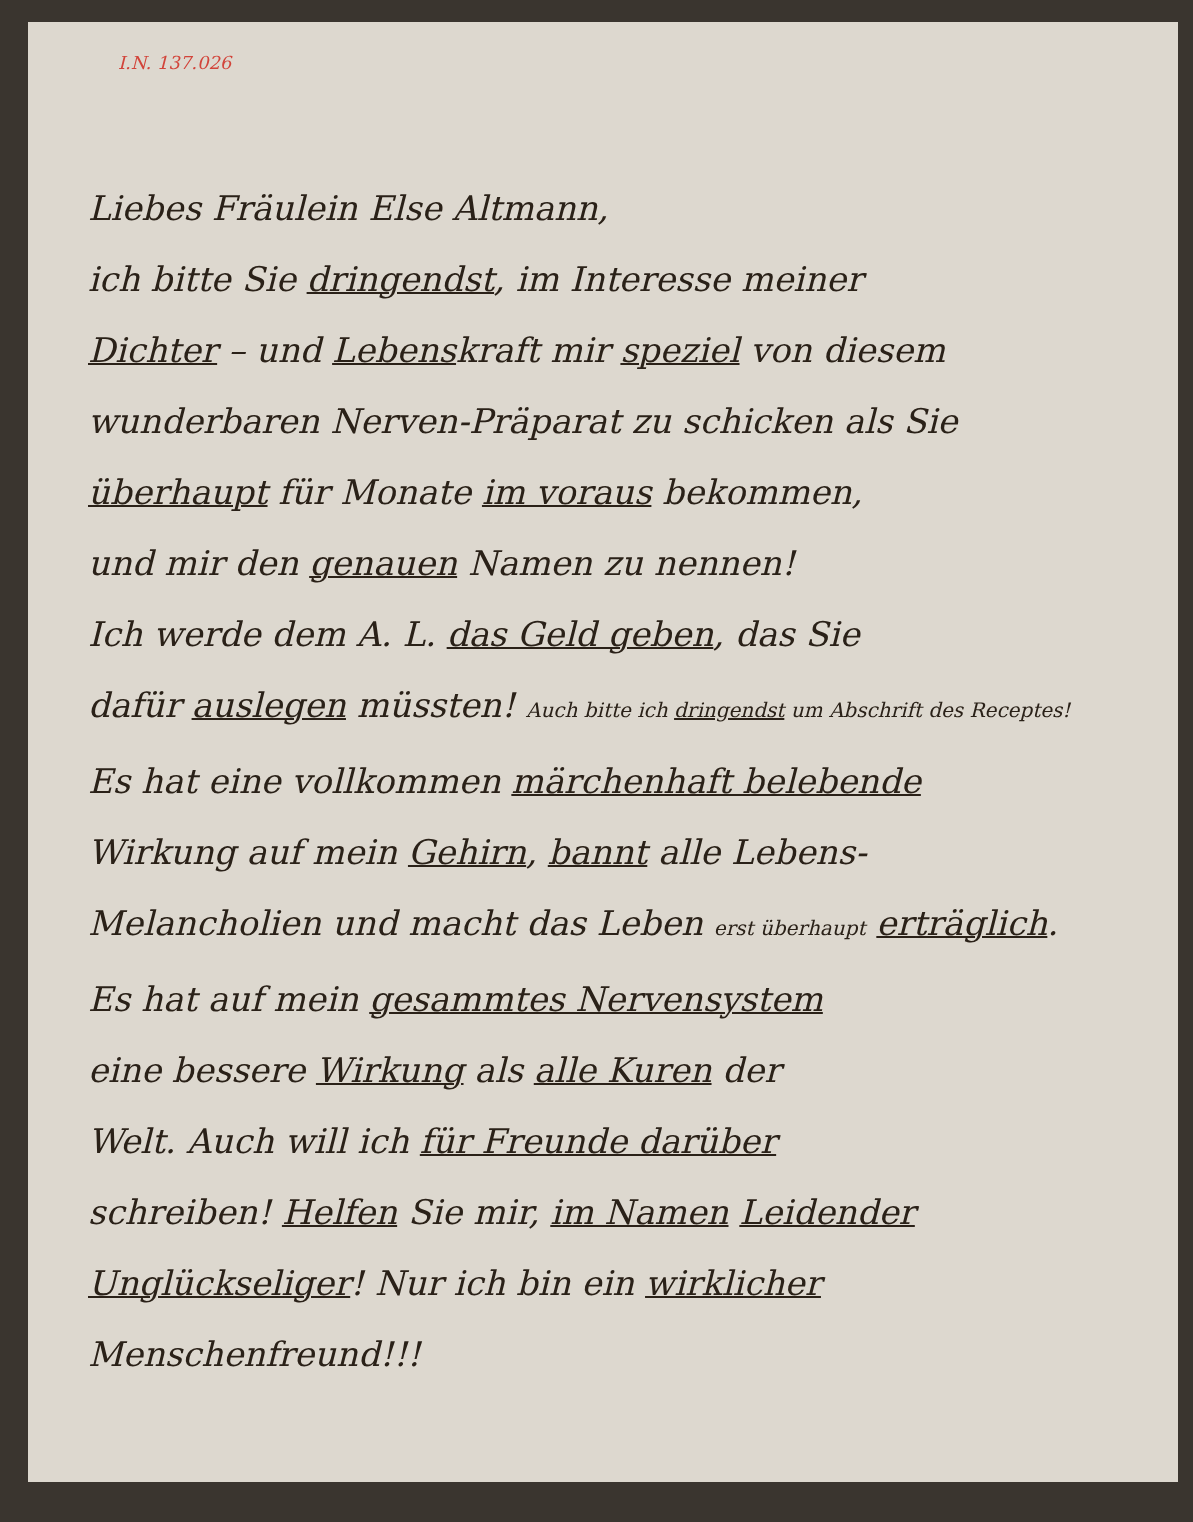I.N. 137.026
Liebes Fräulein Else Altmann,
ich bitte Sie dringendst, im Interesse meiner
Dichter – und Lebenskraft mir speziel von diesem
wunderbaren Nerven-Präparat zu schicken als Sie
überhaupt für Monate im voraus bekommen,
und mir den genauen Namen zu nennen!
Ich werde dem A. L. das Geld geben, das Sie
dafür auslegen müssten! Auch bitte ich dringendst um Abschrift des Receptes!
Es hat eine vollkommen märchenhaft belebende
Wirkung auf mein Gehirn, bannt alle Lebens-
Melancholien und macht das Leben erst überhaupt erträglich.
Es hat auf mein gesammtes Nervensystem
eine bessere Wirkung als alle Kuren der
Welt. Auch will ich für Freunde darüber
schreiben! Helfen Sie mir, im Namen Leidender
Unglückseliger! Nur ich bin ein wirklicher Menschenfreund!!!